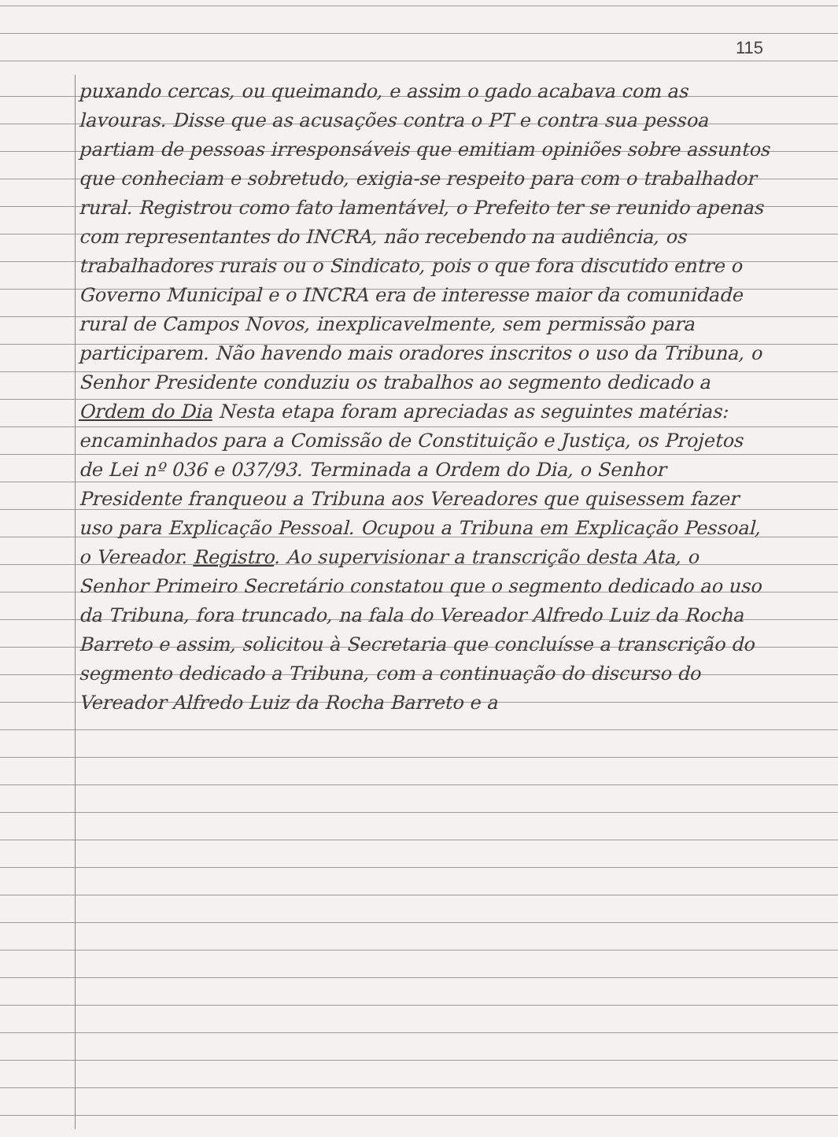115
puxando cercas, ou queimando, e assim o gado acabava com as lavouras. Disse que as acusações contra o PT e contra sua pessoa partiam de pessoas irresponsáveis que emitiam opiniões sobre assuntos que conheciam e sobretudo, exigia-se respeito para com o trabalhador rural. Registrou como fato lamentável, o Prefeito ter se reunido apenas com representantes do INCRA, não recebendo na audiência, os trabalhadores rurais ou o Sindicato, pois o que fora discutido entre o Governo Municipal e o INCRA era de interesse maior da comunidade rural de Campos Novos, inexplicavelmente, sem permissão para participarem. Não havendo mais oradores inscritos o uso da Tribuna, o Senhor Presidente conduziu os trabalhos ao segmento dedicado a Ordem do Dia Nesta etapa foram apreciadas as seguintes matérias: encaminhados para a Comissão de Constituição e Justiça, os Projetos de Lei nº 036 e 037/93. Terminada a Ordem do Dia, o Senhor Presidente franqueou a Tribuna aos Vereadores que quisessem fazer uso para Explicação Pessoal. Ocupou a Tribuna em Explicação Pessoal, o Vereador. Registro. Ao supervisionar a transcrição desta Ata, o Senhor Primeiro Secretário constatou que o segmento dedicado ao uso da Tribuna, fora truncado, na fala do Vereador Alfredo Luiz da Rocha Barreto e assim, solicitou à Secretaria que concluísse a transcrição do segmento dedicado a Tribuna, com a continuação do discurso do Vereador Alfredo Luiz da Rocha Barreto e a